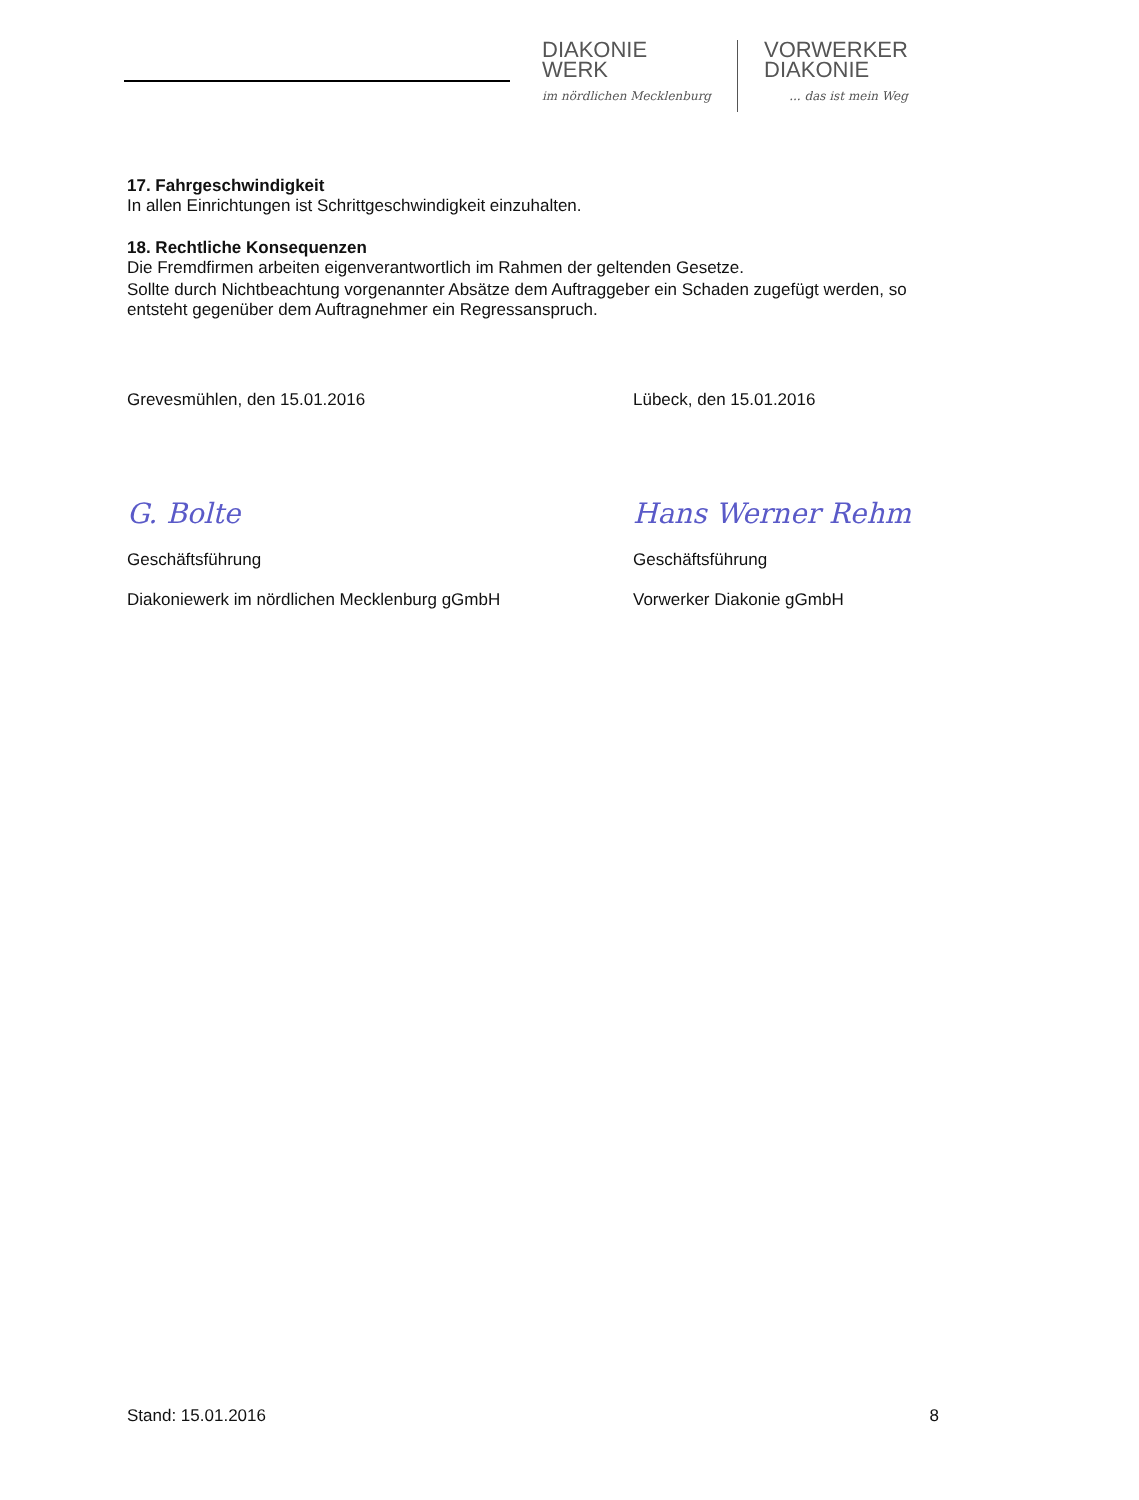DIAKONIE
WERK
im nördlichen Mecklenburg
VORWERKER
DIAKONIE... das ist mein Weg
17. Fahrgeschwindigkeit
In allen Einrichtungen ist Schrittgeschwindigkeit einzuhalten.
18. Rechtliche Konsequenzen
Die Fremdfirmen arbeiten eigenverantwortlich im Rahmen der geltenden Gesetze.
Sollte durch Nichtbeachtung vorgenannter Absätze dem Auftraggeber ein Schaden zugefügt werden, so entsteht gegenüber dem Auftragnehmer ein Regressanspruch.
Grevesmühlen, den 15.01.2016
G. Bolte
Geschäftsführung
Diakoniewerk im nördlichen Mecklenburg gGmbH
Lübeck, den 15.01.2016
Hans Werner Rehm
Geschäftsführung
Vorwerker Diakonie gGmbH
Stand: 15.01.2016 8